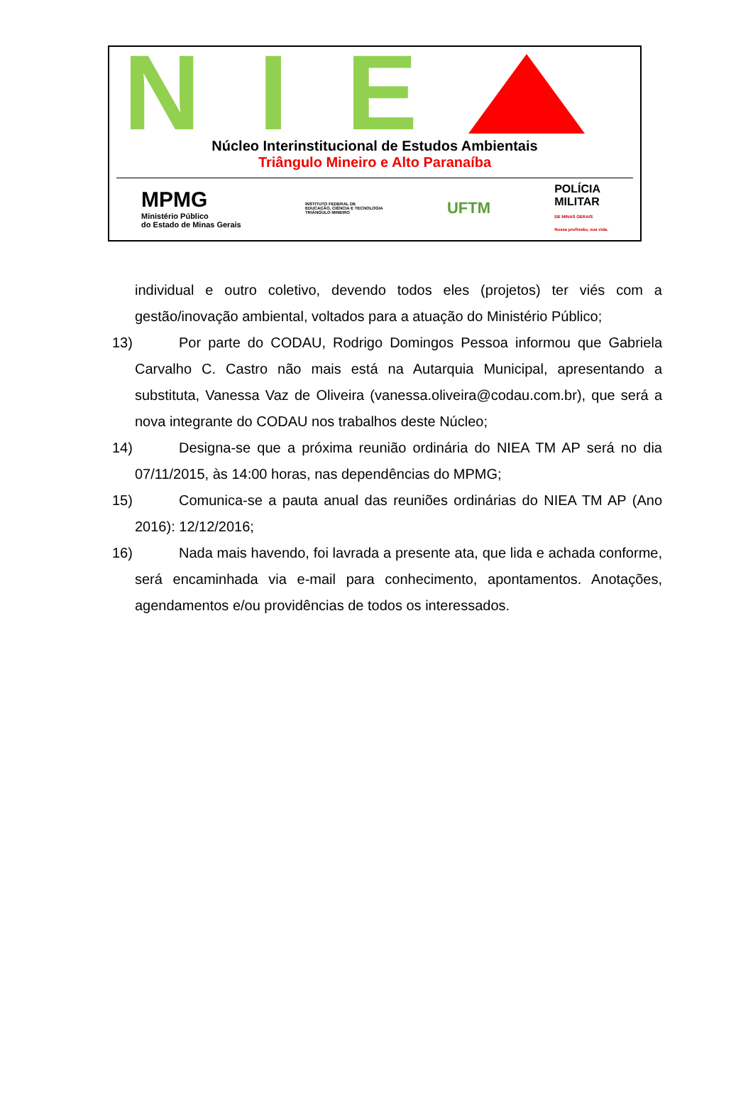N I E
Núcleo Interinstitucional de Estudos Ambientais
Triângulo Mineiro e Alto Paranaíba
MPMG
Ministério Público
do Estado de Minas Gerais
INSTITUTO FEDERAL DE
EDUCAÇÃO, CIÊNCIA E TECNOLOGIA
TRIÂNGULO MINEIRO
UFTM
POLÍCIA
MILITAR
DE MINAS GERAIS
Nossa profissão, sua vida.
individual e outro coletivo, devendo todos eles (projetos) ter viés com a gestão/inovação ambiental, voltados para a atuação do Ministério Público;
13)
Por parte do CODAU, Rodrigo Domingos Pessoa informou que Gabriela Carvalho C. Castro não mais está na Autarquia Municipal, apresentando a substituta, Vanessa Vaz de Oliveira (vanessa.oliveira@codau.com.br), que será a nova integrante do CODAU nos trabalhos deste Núcleo;
14)
Designa-se que a próxima reunião ordinária do NIEA TM AP será no dia 07/11/2015, às 14:00 horas, nas dependências do MPMG;
15)
Comunica-se a pauta anual das reuniões ordinárias do NIEA TM AP (Ano 2016): 12/12/2016;
16)
Nada mais havendo, foi lavrada a presente ata, que lida e achada conforme, será encaminhada via e-mail para conhecimento, apontamentos. Anotações, agendamentos e/ou providências de todos os interessados.